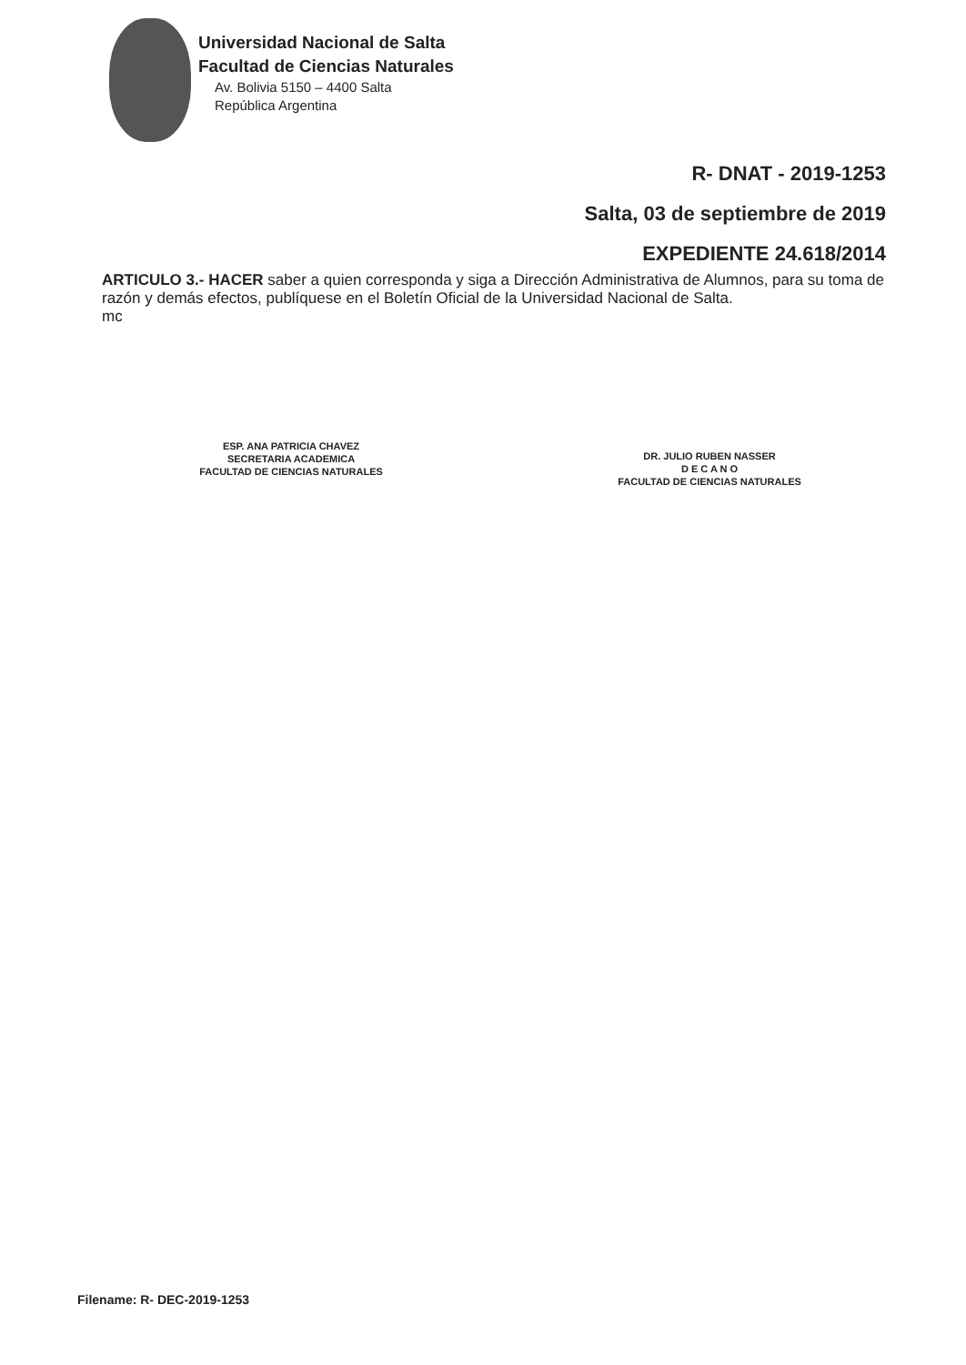Universidad Nacional de Salta
Facultad de Ciencias Naturales
Av. Bolivia 5150 – 4400 Salta
República Argentina
R- DNAT - 2019-1253
Salta, 03 de septiembre de 2019
EXPEDIENTE 24.618/2014
ARTICULO 3.- HACER saber a quien corresponda y siga a Dirección Administrativa de Alumnos, para su toma de razón y demás efectos, publíquese en el Boletín Oficial de la Universidad Nacional de Salta.
mc
ESP. ANA PATRICIA CHAVEZ
SECRETARIA ACADEMICA
FACULTAD DE CIENCIAS NATURALES
DR. JULIO RUBEN NASSER
D E C A N O
FACULTAD DE CIENCIAS NATURALES
Filename: R- DEC-2019-1253